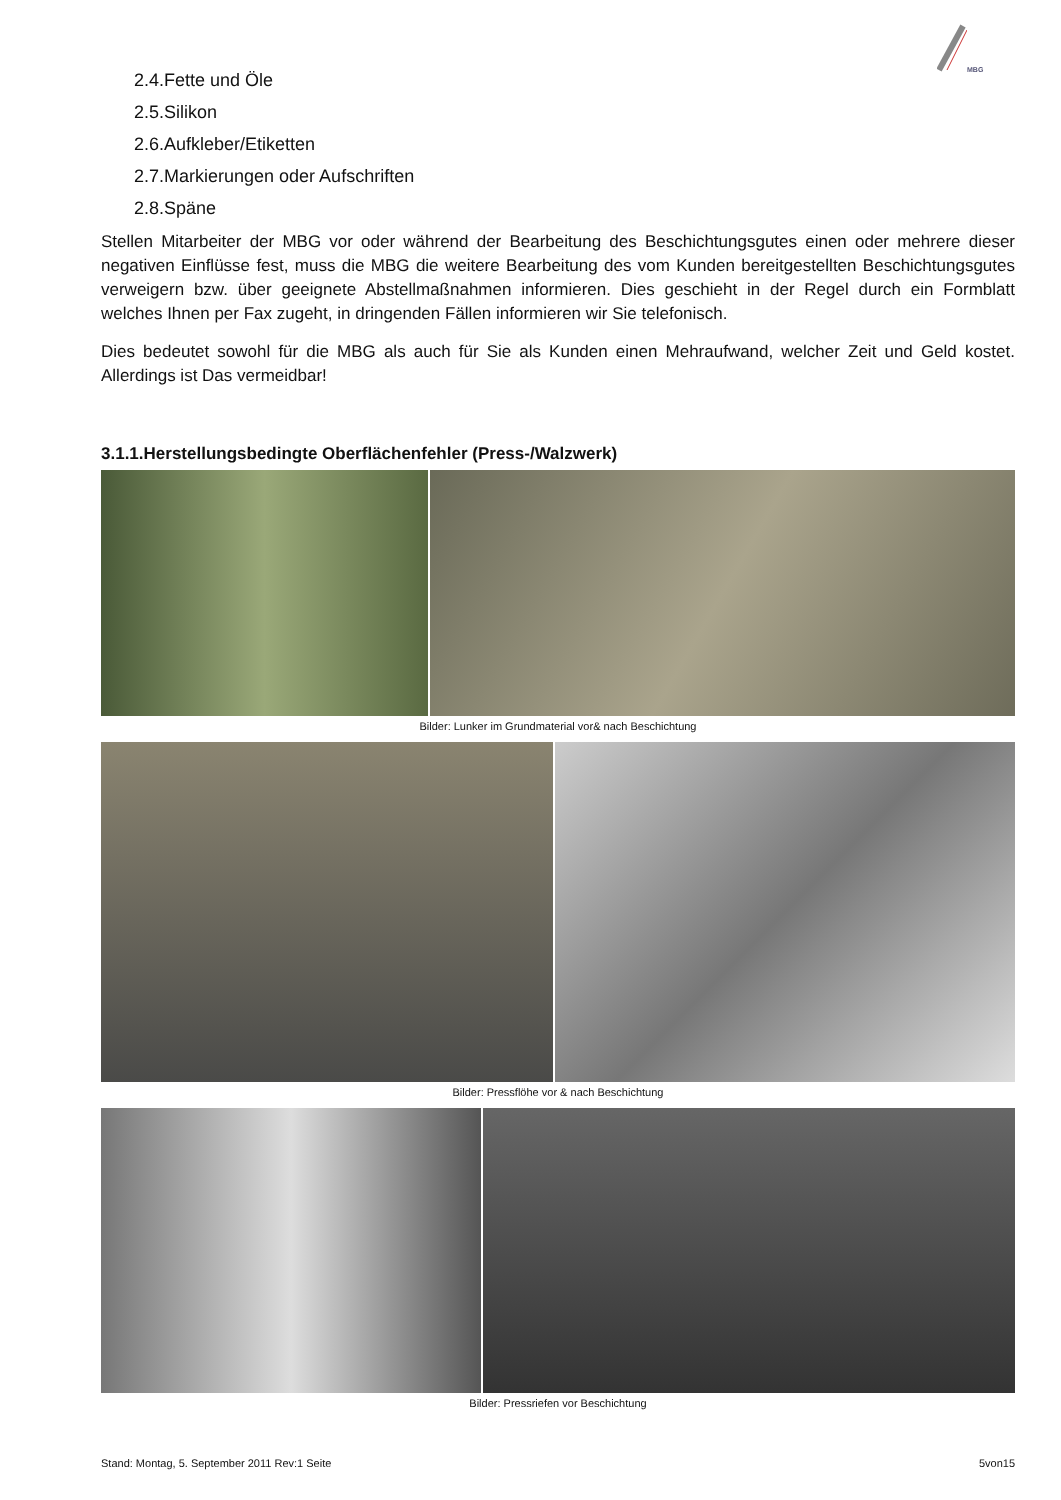MBG
2.4.Fette und Öle
2.5.Silikon
2.6.Aufkleber/Etiketten
2.7.Markierungen oder Aufschriften
2.8.Späne
Stellen Mitarbeiter der MBG vor oder während der Bearbeitung des Beschichtungsgutes einen oder mehrere dieser negativen Einflüsse fest, muss die MBG die weitere Bearbeitung des vom Kunden bereitgestellten Beschichtungsgutes verweigern bzw. über geeignete Abstellmaßnahmen informieren. Dies geschieht in der Regel durch ein Formblatt welches Ihnen per Fax zugeht, in dringenden Fällen informieren wir Sie telefonisch.
Dies bedeutet sowohl für die MBG als auch für Sie als Kunden einen Mehraufwand, welcher Zeit und Geld kostet. Allerdings ist Das vermeidbar!
3.1.1.Herstellungsbedingte Oberflächenfehler (Press-/Walzwerk)
Bilder: Lunker im Grundmaterial vor& nach Beschichtung
Bilder: Pressflöhe vor & nach Beschichtung
Bilder: Pressriefen vor Beschichtung
Stand: Montag, 5. September 2011 Rev:1 Seite 5von15